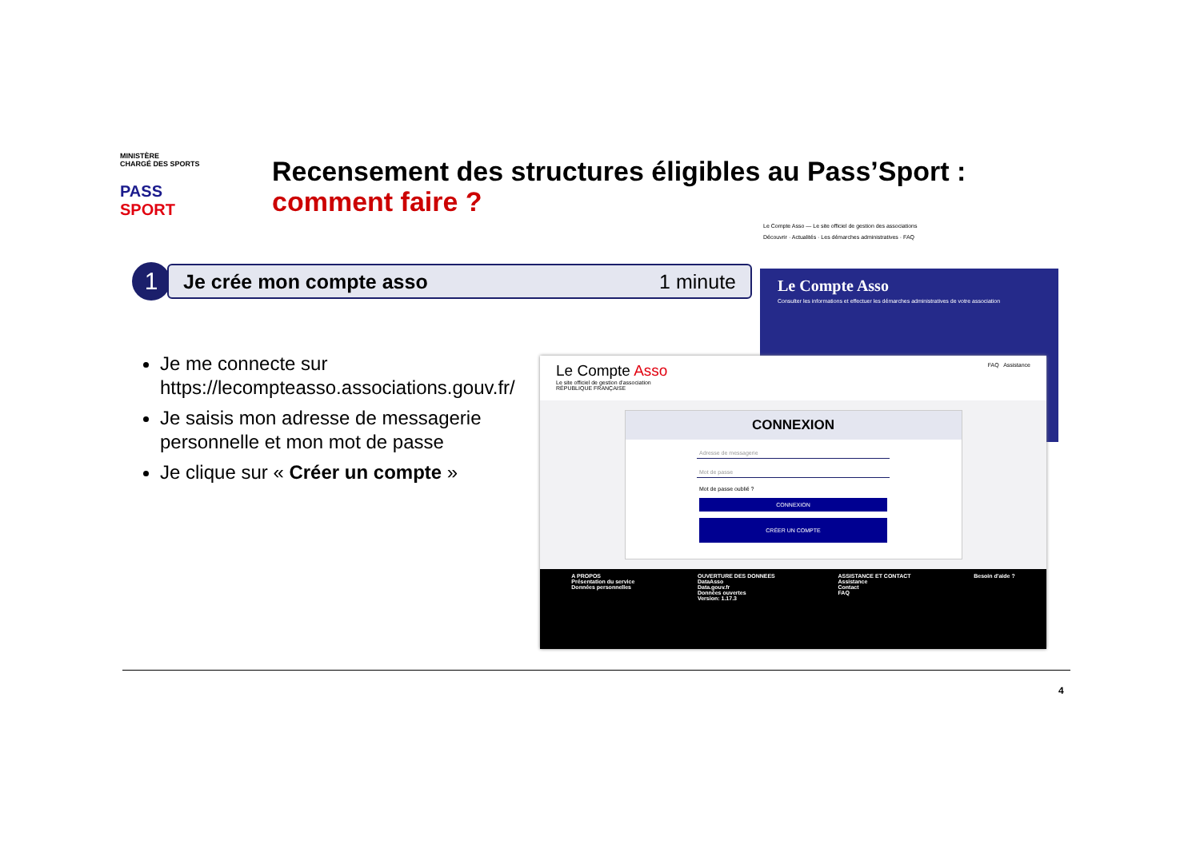MINISTÈRE
CHARGÉ DES SPORTS
PASS SPORT
Recensement des structures éligibles au Pass’Sport :
comment faire ?
Le Compte Asso — Le site officiel de gestion des associations
Découvrir · Actualités · Les démarches administratives · FAQ
Le Compte Asso
Consulter les informations et effectuer les démarches administratives de votre association
1
Je crée mon compte asso 1 minute
Je me connecte sur https://lecompteasso.associations.gouv.fr/
Je saisis mon adresse de messagerie personnelle et mon mot de passe
Je clique sur « Créer un compte »
Le Compte Asso
Le site officiel de gestion d'association
RÉPUBLIQUE FRANÇAISE
FAQ Assistance
CONNEXION
Adresse de messagerie
Mot de passe
Mot de passe oublié ?
CONNEXION
CRÉER UN COMPTE
A PROPOS
Présentation du service
Données personnelles
OUVERTURE DES DONNEES
DataAsso
Data.gouv.fr
Données ouvertes
Version: 1.17.3
ASSISTANCE ET CONTACT
Assistance
Contact
FAQ
Besoin d'aide ?
4